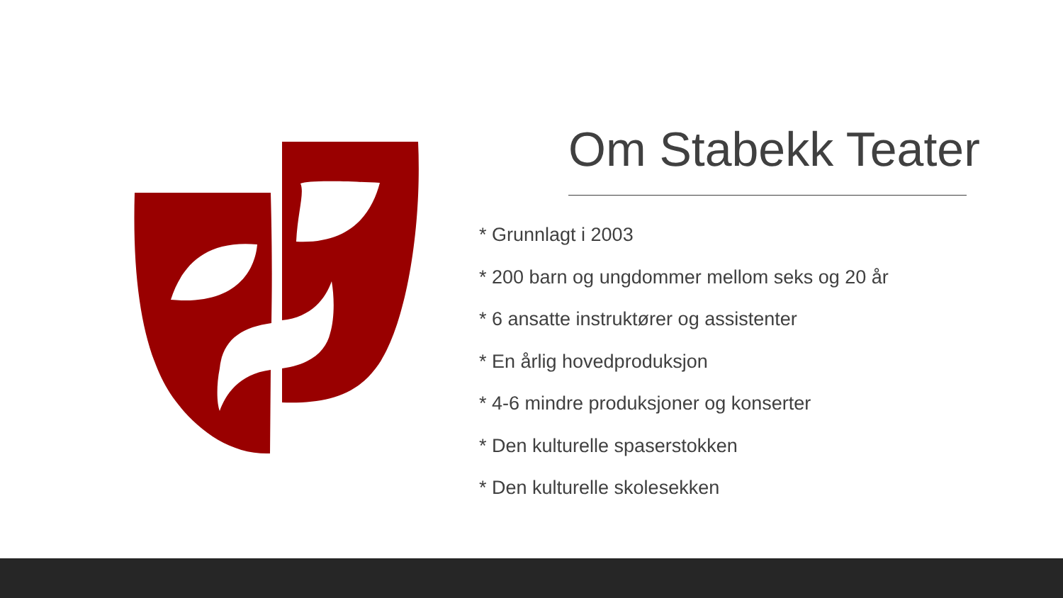Om Stabekk Teater
* Grunnlagt i 2003
* 200 barn og ungdommer mellom seks og 20 år
* 6 ansatte instruktører og assistenter
* En årlig hovedproduksjon
* 4-6 mindre produksjoner og konserter
* Den kulturelle spaserstokken
* Den kulturelle skolesekken